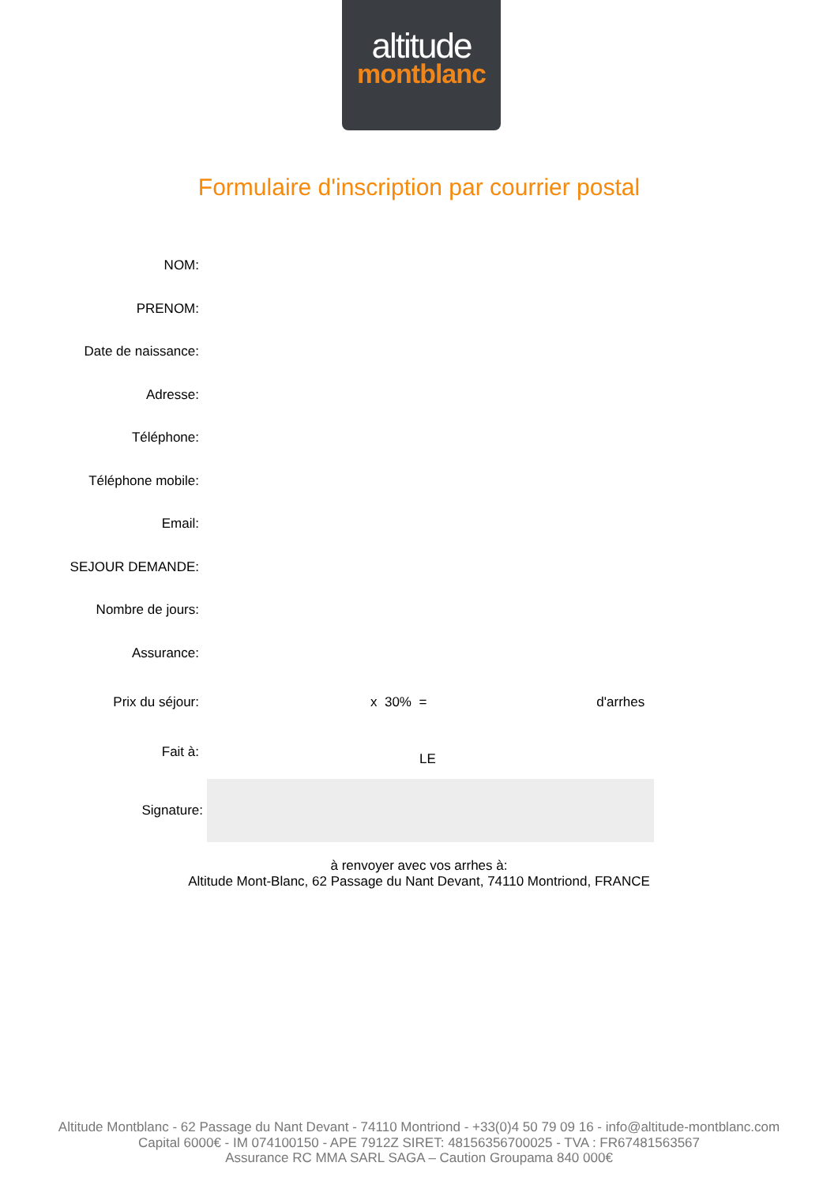altitude
montblanc
Formulaire d'inscription par courrier postal
NOM:
PRENOM:
Date de naissance:
Adresse:
Téléphone:
Téléphone mobile:
Email:
SEJOUR DEMANDE:
Nombre de jours:
Assurance:
Prix du séjour: x 30% = d'arrhes
Fait à:
LE
Signature:
à renvoyer avec vos arrhes à:
Altitude Mont-Blanc, 62 Passage du Nant Devant, 74110 Montriond, FRANCE
Altitude Montblanc - 62 Passage du Nant Devant - 74110 Montriond - +33(0)4 50 79 09 16 - info@altitude-montblanc.com
Capital 6000€ - IM 074100150 - APE 7912Z SIRET: 48156356700025 - TVA : FR67481563567
Assurance RC MMA SARL SAGA – Caution Groupama 840 000€